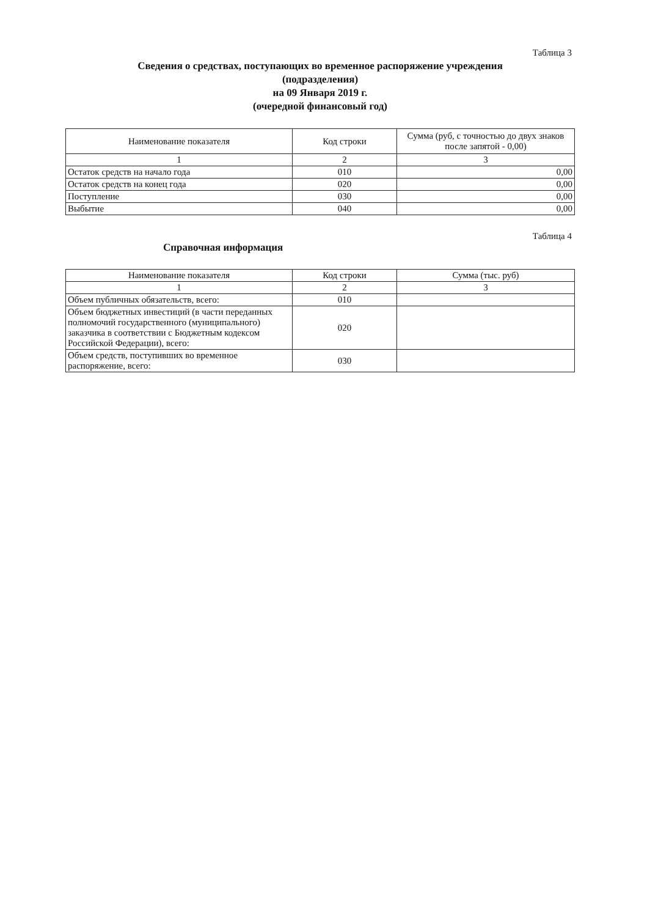Таблица 3
Сведения о средствах, поступающих во временное распоряжение учреждения
(подразделения)
на 09 Января 2019 г.
(очередной финансовый год)
| Наименование показателя | Код строки | Сумма (руб, с точностью до двух знаков после запятой - 0,00) |
| --- | --- | --- |
| 1 | 2 | 3 |
| Остаток средств на начало года | 010 | 0,00 |
| Остаток средств на конец года | 020 | 0,00 |
| Поступление | 030 | 0,00 |
| Выбытие | 040 | 0,00 |
Таблица 4
Справочная информация
| Наименование показателя | Код строки | Сумма (тыс. руб) |
| --- | --- | --- |
| 1 | 2 | 3 |
| Объем публичных обязательств, всего: | 010 | |
| Объем бюджетных инвестиций (в части переданных полномочий государственного (муниципального) заказчика в соответствии с Бюджетным кодексом Российской Федерации), всего: | 020 | |
| Объем средств, поступивших во временное распоряжение, всего: | 030 | |